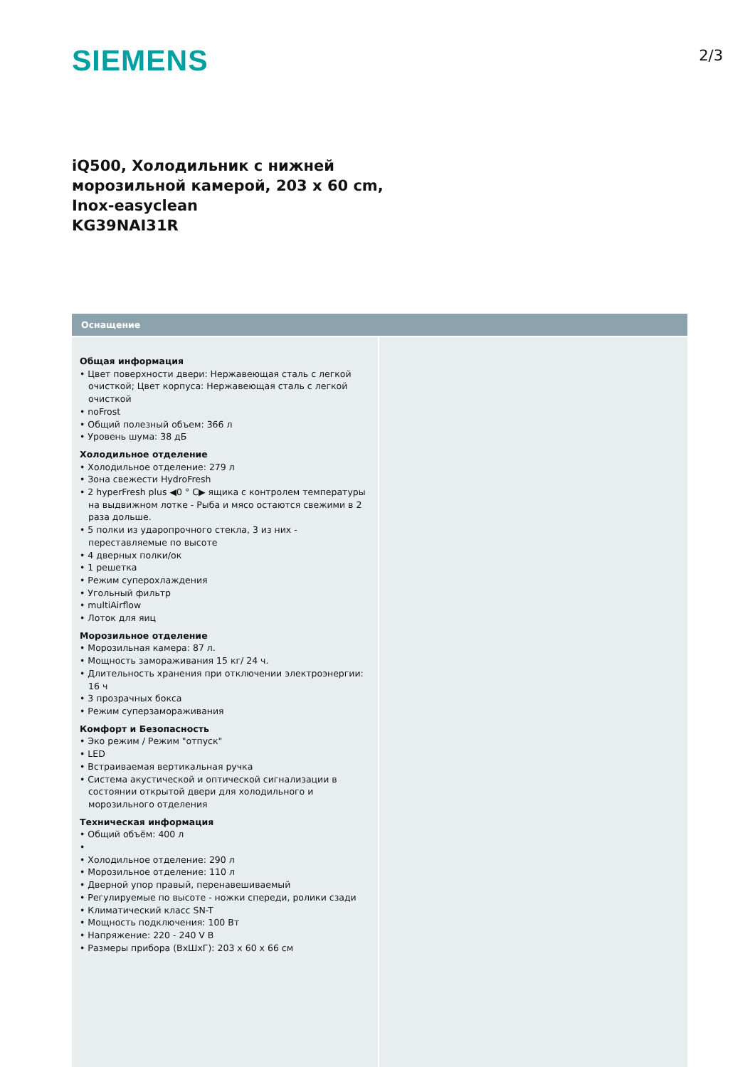SIEMENS
2/3
iQ500, Холодильник с нижней морозильной камерой, 203 x 60 cm, Inox-easyclean
KG39NAI31R
Оснащение
Общая информация
• Цвет поверхности двери: Нержавеющая сталь с легкой очисткой; Цвет корпуса: Нержавеющая сталь с легкой очисткой
• noFrost
• Общий полезный объем: 366 л
• Уровень шума: 38 дБ
Холодильное отделение
• Холодильное отделение: 279 л
• Зона свежести HydroFresh
• 2 hyperFresh plus ◀0 ° C▶ ящика с контролем температуры на выдвижном лотке - Рыба и мясо остаются свежими в 2 раза дольше.
• 5 полки из ударопрочного стекла, 3 из них - переставляемые по высоте
• 4 дверных полки/ок
• 1 решетка
• Режим суперохлаждения
• Угольный фильтр
• multiAirflow
• Лоток для яиц
Морозильное отделение
• Морозильная камера: 87 л.
• Мощность замораживания 15 кг/ 24 ч.
• Длительность хранения при отключении электроэнергии: 16 ч
• 3 прозрачных бокса
• Режим суперзамораживания
Комфорт и Безопасность
• Эко режим / Режим "отпуск"
• LED
• Встраиваемая вертикальная ручка
• Система акустической и оптической сигнализации в состоянии открытой двери для холодильного и морозильного отделения
Техническая информация
• Общий объём: 400 л
•
• Холодильное отделение: 290 л
• Морозильное отделение: 110 л
• Дверной упор правый, перенавешиваемый
• Регулируемые по высоте - ножки спереди, ролики сзади
• Климатический класс SN-T
• Мощность подключения: 100 Вт
• Напряжение: 220 - 240 V В
• Размеры прибора (ВхШхГ): 203 x 60 x 66 см